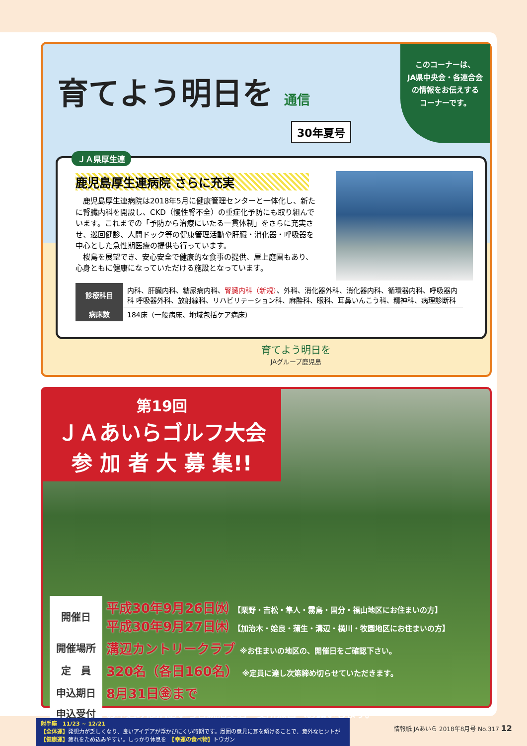育てよう明日を 通信
30年夏号
このコーナーは、
JA県中央会・各連合会
の情報をお伝えする
コーナーです。
ＪＡ県厚生連
鹿児島厚生連病院 さらに充実
　鹿児島厚生連病院は2018年5月に健康管理センターと一体化し、新たに腎臓内科を開設し、CKD（慢性腎不全）の重症化予防にも取り組んでいます。これまでの「予防から治療にいたる一貫体制」をさらに充実させ、巡回健診、人間ドック等の健康管理活動や肝臓・消化器・呼吸器を中心とした急性期医療の提供も行っています。
　桜島を展望でき、安心安全で健康的な食事の提供、屋上庭園もあり、心身ともに健康になっていただける施設となっています。
| 診療科目 | 内科、肝臓内科、糖尿病内科、 腎臓内科（新規） 、外科、消化器外科、消化器内科、循環器内科、呼吸器内科 呼吸器外科、放射線科、リハビリテーション科、麻酔科、眼科、耳鼻いんこう科、精神科、病理診断科 |
| 病床数 | 184床（一般病床、地域包括ケア病床） |
育てよう明日を
JAグループ鹿児島
第19回
ＪＡあいらゴルフ大会
参 加 者 大 募 集!!
| 開催日 | 平成30年9月26日㈬ 【栗野・吉松・隼人・霧島・国分・福山地区にお住まいの方】 平成30年9月27日㈭ 【加治木・姶良・蒲生・溝辺・横川・牧園地区にお住まいの方】 |
| 開催場所 | 溝辺カントリークラブ ※お住まいの地区の、開催日をご確認下さい。 |
| 定 員 | 320名（各日160名） ※定員に達し次第締め切らせていただきます。 |
| 申込期日 | 8月31日㊎まで |
| 申込受付 | お申込みはJAあいら各統括支店・支所窓口へお願いします。 |
射手座　11/23 ~ 12/21
【全体運】発想力が乏しくなり、良いアイデアが浮かびにくい時期です。周囲の意見に耳を傾けることで、意外なヒントが
【健康運】疲れをため込みやすい。しっかり休息を　【幸運の食べ物】トウガン
情報紙 JAあいら 2018年8月号 No.317 12